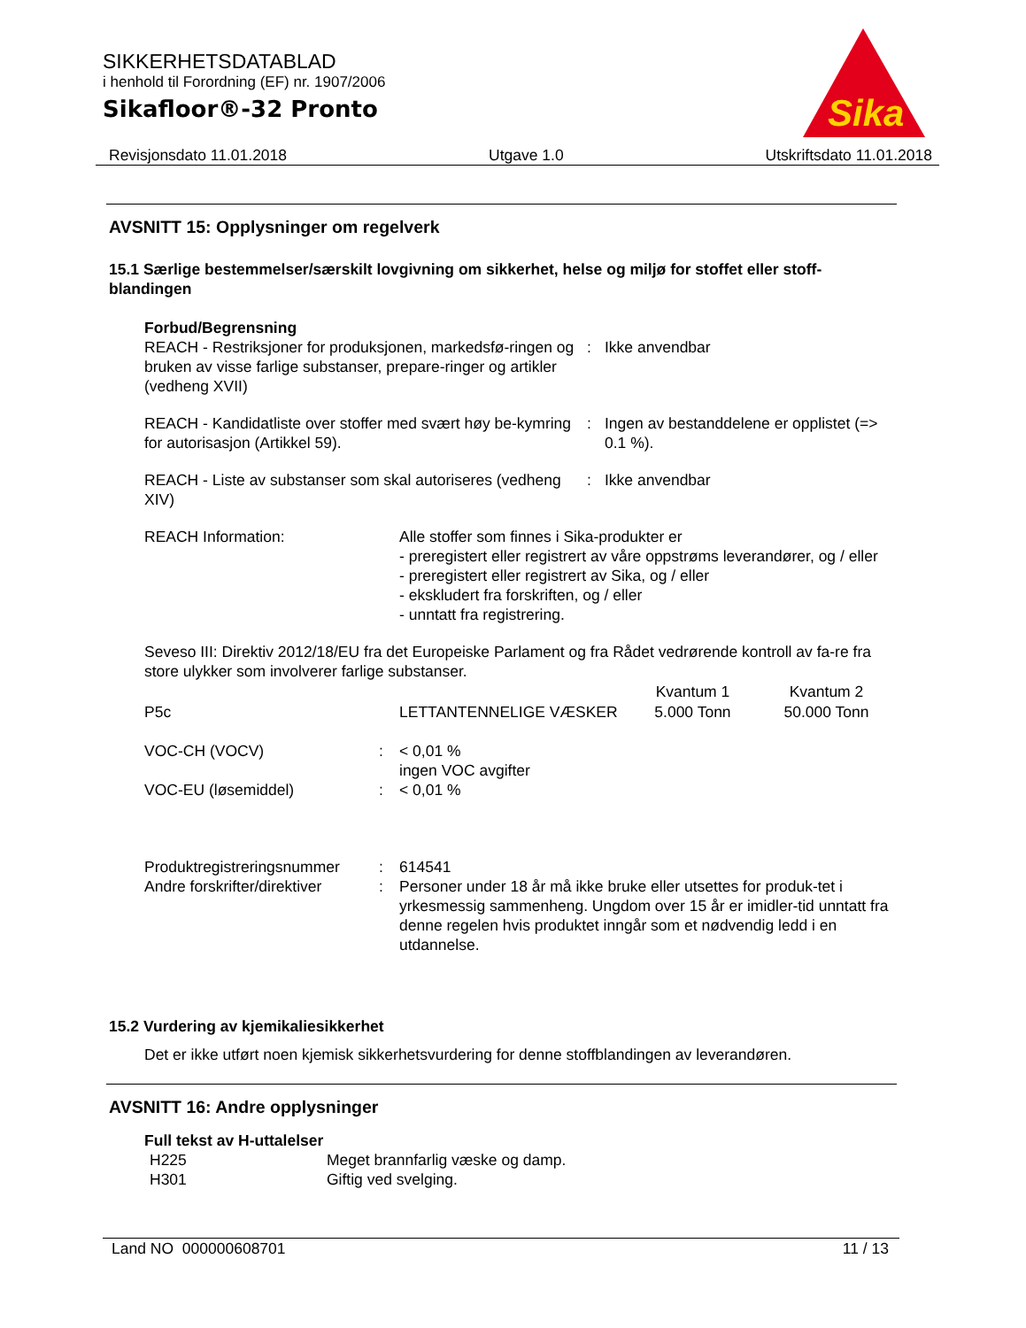SIKKERHETSDATABLAD
i henhold til Forordning (EF) nr. 1907/2006
Sikafloor®-32 Pronto
Sika
®
Revisjonsdato 11.01.2018 Utgave 1.0 Utskriftsdato 11.01.2018
AVSNITT 15: Opplysninger om regelverk
15.1 Særlige bestemmelser/særskilt lovgivning om sikkerhet, helse og miljø for stoffet eller stoff-blandingen
Forbud/Begrensning
| REACH - Restriksjoner for produksjonen, markedsfø-ringen og bruken av visse farlige substanser, prepare-ringer og artikler (vedheng XVII) | : | Ikke anvendbar |
| REACH - Kandidatliste over stoffer med svært høy be-kymring for autorisasjon (Artikkel 59). | : | Ingen av bestanddelene er opplistet (=> 0.1 %). |
| REACH - Liste av substanser som skal autoriseres (vedheng XIV) | : | Ikke anvendbar |
| REACH Information: | Alle stoffer som finnes i Sika-produkter er - preregistert eller registrert av våre oppstrøms leverandører, og / eller - preregistert eller registrert av Sika, og / eller - ekskludert fra forskriften, og / eller - unntatt fra registrering. |
Seveso III: Direktiv 2012/18/EU fra det Europeiske Parlament og fra Rådet vedrørende kontroll av fa-re fra store ulykker som involverer farlige substanser.
| | | Kvantum 1 | Kvantum 2 |
| --- | --- | --- | --- |
| P5c | LETTANTENNELIGE VÆSKER | 5.000 Tonn | 50.000 Tonn |
| VOC-CH (VOCV) | : | < 0,01 % ingen VOC avgifter |
| VOC-EU (løsemiddel) | : | < 0,01 % |
| Produktregistreringsnummer | : | 614541 |
| Andre forskrifter/direktiver | : | Personer under 18 år må ikke bruke eller utsettes for produk-tet i yrkesmessig sammenheng. Ungdom over 15 år er imidler-tid unntatt fra denne regelen hvis produktet inngår som et nødvendig ledd i en utdannelse. |
15.2 Vurdering av kjemikaliesikkerhet
Det er ikke utført noen kjemisk sikkerhetsvurdering for denne stoffblandingen av leverandøren.
AVSNITT 16: Andre opplysninger
Full tekst av H-uttalelser
| H225 | Meget brannfarlig væske og damp. |
| H301 | Giftig ved svelging. |
Land NO 000000608701 11 / 13